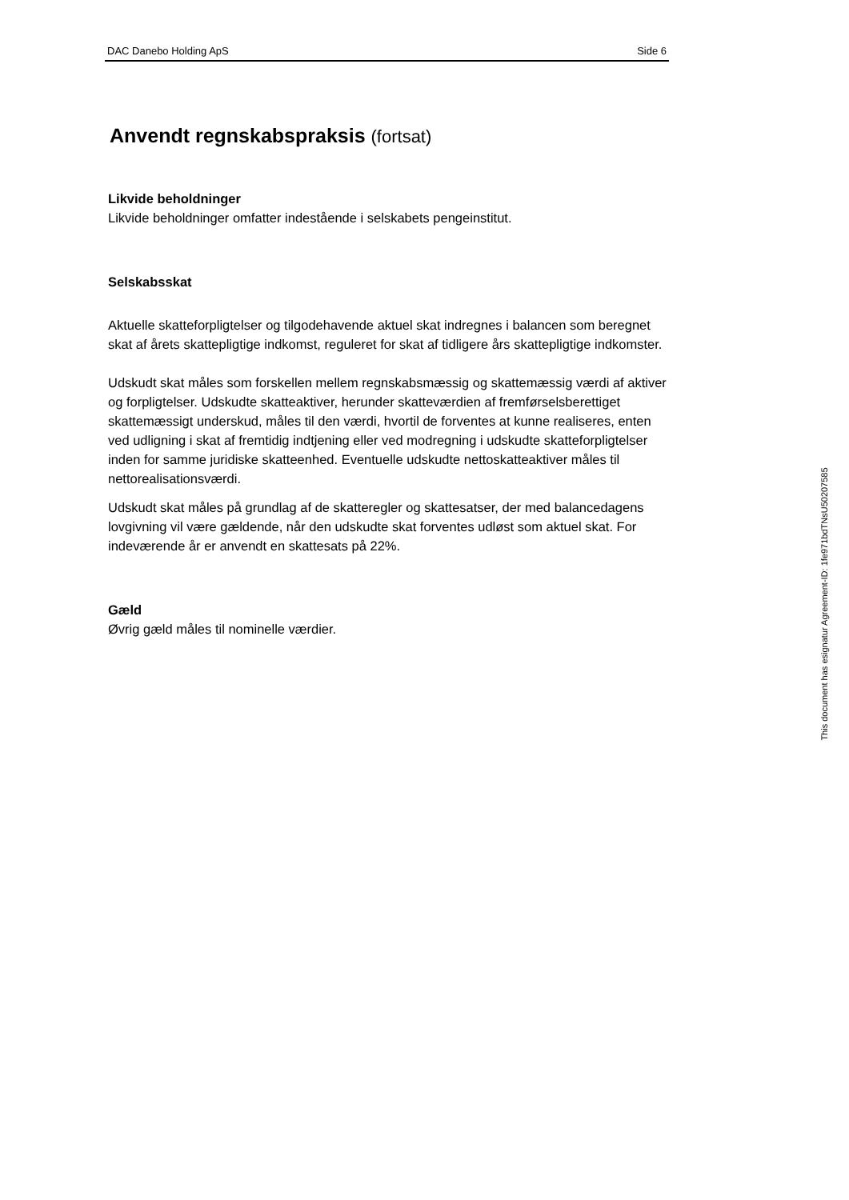DAC Danebo Holding ApS Side 6
Anvendt regnskabspraksis (fortsat)
Likvide beholdninger
Likvide beholdninger omfatter indestående i selskabets pengeinstitut.
Selskabsskat
Aktuelle skatteforpligtelser og tilgodehavende aktuel skat indregnes i balancen som beregnet skat af årets skattepligtige indkomst, reguleret for skat af tidligere års skattepligtige indkomster.
Udskudt skat måles som forskellen mellem regnskabsmæssig og skattemæssig værdi af aktiver og forpligtelser. Udskudte skatteaktiver, herunder skatteværdien af fremførselsberettiget skattemæssigt underskud, måles til den værdi, hvortil de forventes at kunne realiseres, enten ved udligning i skat af fremtidig indtjening eller ved modregning i udskudte skatteforpligtelser inden for samme juridiske skatteenhed. Eventuelle udskudte nettoskatteaktiver måles til nettorealisationsværdi.
Udskudt skat måles på grundlag af de skatteregler og skattesatser, der med balancedagens lovgivning vil være gældende, når den udskudte skat forventes udløst som aktuel skat. For indeværende år er anvendt en skattesats på 22%.
Gæld
Øvrig gæld måles til nominelle værdier.
This document has esignatur Agreement-ID: 1fe971bdTNsU50207585